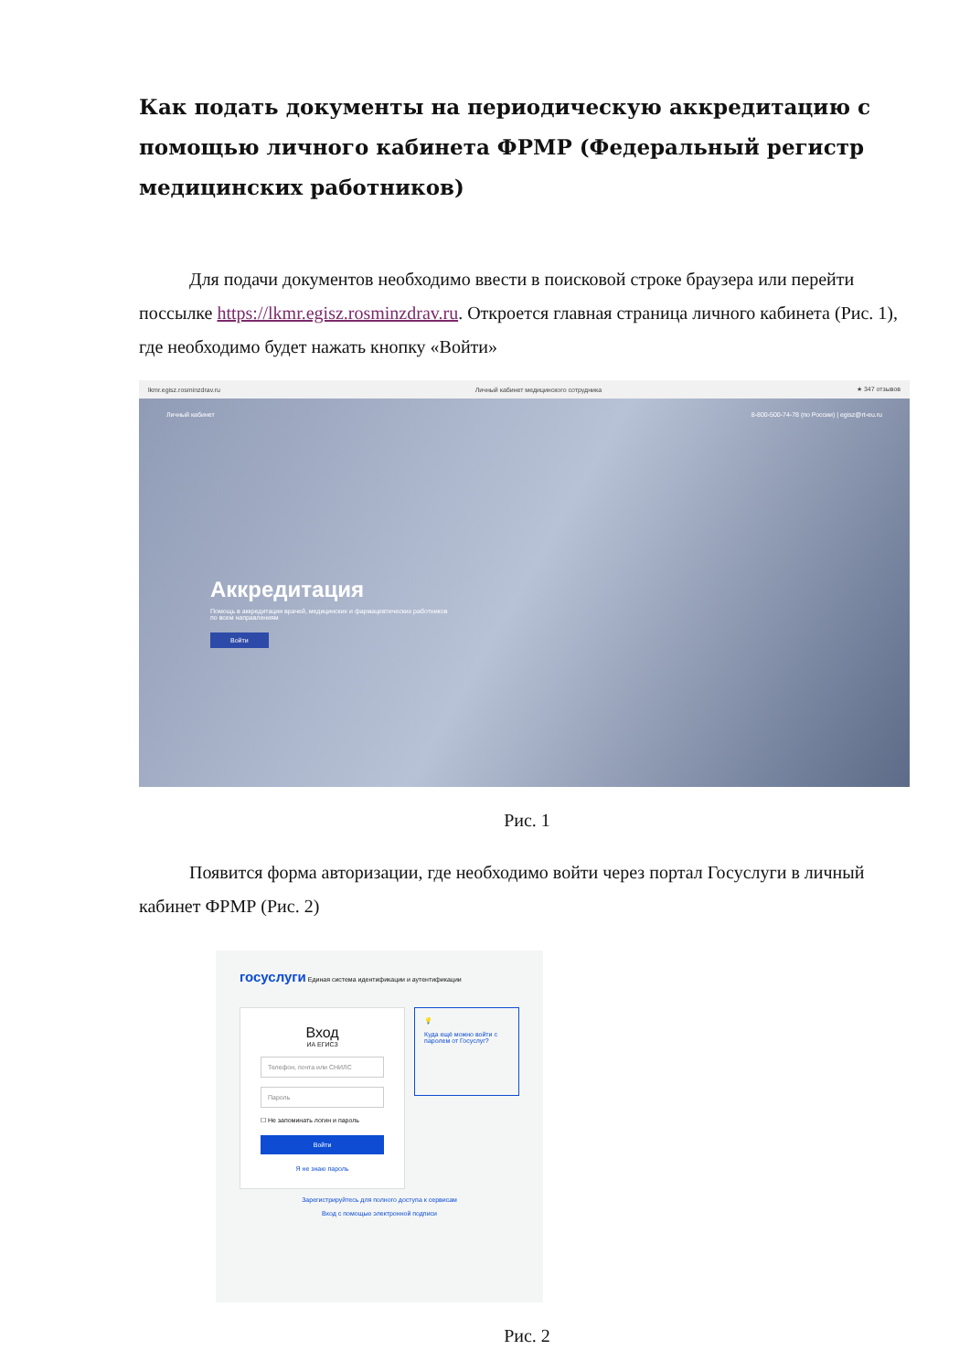Как подать документы на периодическую аккредитацию с помощью личного кабинета ФРМР (Федеральный регистр медицинских работников)
Для подачи документов необходимо ввести в поисковой строке браузера или перейти посcылке https://lkmr.egisz.rosminzdrav.ru. Откроется главная страница личного кабинета (Рис. 1), где необходимо будет нажать кнопку «Войти»
lkmr.egisz.rosminzdrav.ru Личный кабинет медицинского сотрудника ★ 347 отзывов
Личный кабинет 8-800-500-74-78 (по России) | egisz@rt-eu.ru
Аккредитация
Помощь в аккредитации врачей, медицинских и фармацевтических работников
по всем направлениям
Войти
Рис. 1
Появится форма авторизации, где необходимо войти через портал Госуслуги в личный кабинет ФРМР (Рис. 2)
госуслуги Единая система идентификации и аутентификации
Вход
ИА ЕГИСЗ
Телефон, почта или СНИЛС
Пароль
☐ Не запоминать логин и пароль
Войти
Я не знаю пароль
💡
Куда ещё можно войти с паролем от Госуслуг?
Зарегистрируйтесь для полного доступа к сервисам
Вход с помощью электронной подписи
Рис. 2